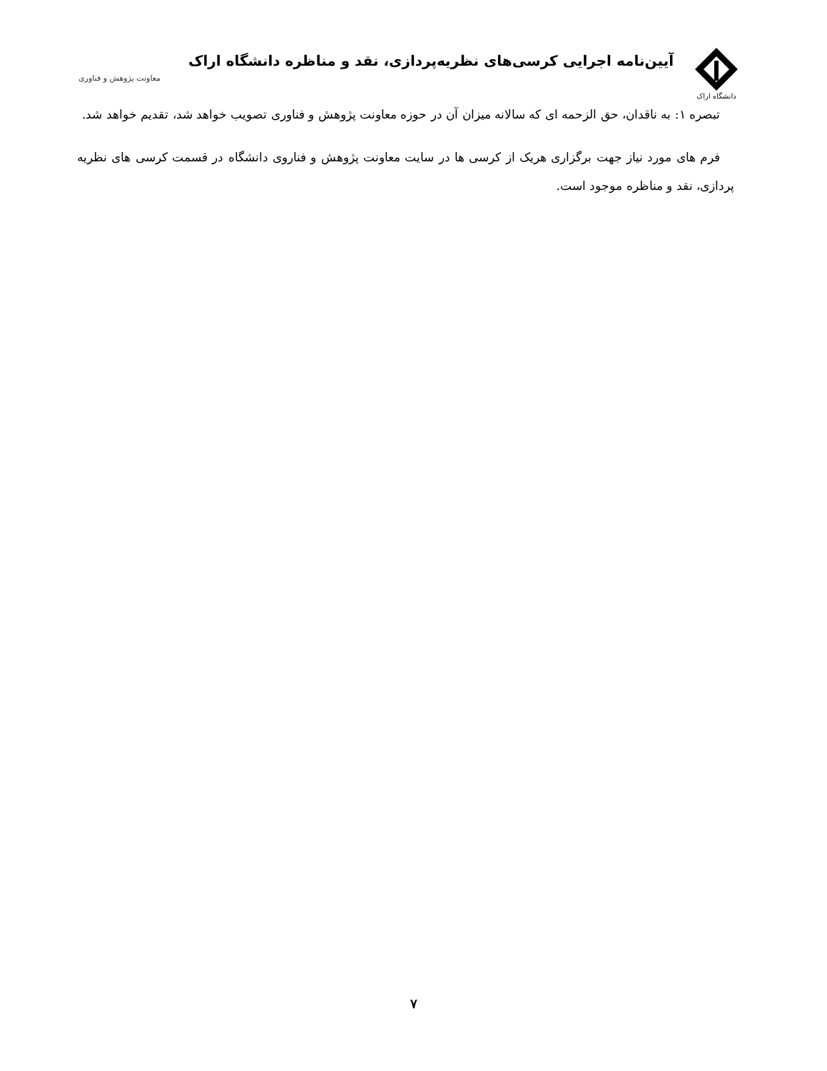دانشگاه اراک
آیین‌نامه اجرایی کرسی‌های نظریه‌پردازی، نقد و مناظره دانشگاه اراک
معاونت پژوهش و فناوری
تبصره ۱: به ناقدان، حق الزحمه ای که سالانه میزان آن در حوزه معاونت پژوهش و فناوری تصویب خواهد شد، تقدیم خواهد شد.
فرم های مورد نیاز جهت برگزاری هریک از کرسی ها در سایت معاونت پژوهش و فناروی دانشگاه در قسمت کرسی های نظریه پردازی، نقد و مناظره موجود است.
۷